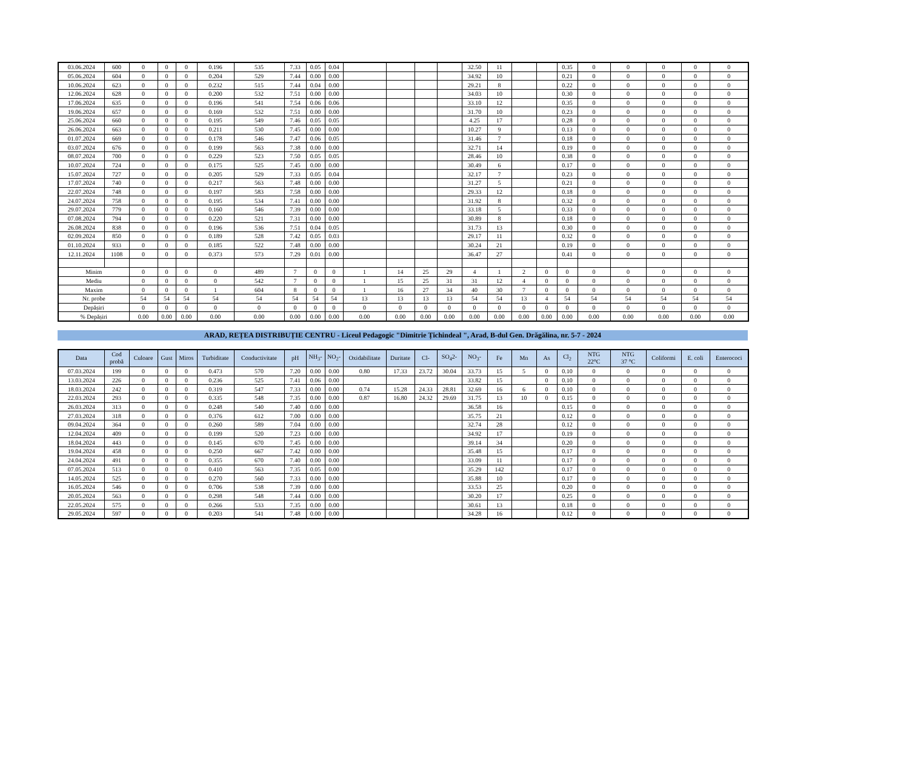| 03.06.2024 | 600 | 0 | 0 | 0 | 0.196 | 535 | 7.33 | 0.05 | 0.04 | | | | | 32.50 | 11 | | | 0.35 | 0 | 0 | 0 | 0 | 0 |
| 05.06.2024 | 604 | 0 | 0 | 0 | 0.204 | 529 | 7.44 | 0.00 | 0.00 | | | | | 34.92 | 10 | | | 0.21 | 0 | 0 | 0 | 0 | 0 |
| 10.06.2024 | 623 | 0 | 0 | 0 | 0.232 | 515 | 7.44 | 0.04 | 0.00 | | | | | 29.21 | 8 | | | 0.22 | 0 | 0 | 0 | 0 | 0 |
| 12.06.2024 | 628 | 0 | 0 | 0 | 0.200 | 532 | 7.51 | 0.00 | 0.00 | | | | | 34.03 | 10 | | | 0.30 | 0 | 0 | 0 | 0 | 0 |
| 17.06.2024 | 635 | 0 | 0 | 0 | 0.196 | 541 | 7.54 | 0.06 | 0.06 | | | | | 33.10 | 12 | | | 0.35 | 0 | 0 | 0 | 0 | 0 |
| 19.06.2024 | 657 | 0 | 0 | 0 | 0.169 | 532 | 7.51 | 0.00 | 0.00 | | | | | 31.70 | 10 | | | 0.23 | 0 | 0 | 0 | 0 | 0 |
| 25.06.2024 | 660 | 0 | 0 | 0 | 0.195 | 549 | 7.46 | 0.05 | 0.05 | | | | | 4.25 | 17 | | | 0.28 | 0 | 0 | 0 | 0 | 0 |
| 26.06.2024 | 663 | 0 | 0 | 0 | 0.211 | 530 | 7.45 | 0.00 | 0.00 | | | | | 10.27 | 9 | | | 0.13 | 0 | 0 | 0 | 0 | 0 |
| 01.07.2024 | 669 | 0 | 0 | 0 | 0.178 | 546 | 7.47 | 0.06 | 0.05 | | | | | 31.46 | 7 | | | 0.18 | 0 | 0 | 0 | 0 | 0 |
| 03.07.2024 | 676 | 0 | 0 | 0 | 0.199 | 563 | 7.38 | 0.00 | 0.00 | | | | | 32.71 | 14 | | | 0.19 | 0 | 0 | 0 | 0 | 0 |
| 08.07.2024 | 700 | 0 | 0 | 0 | 0.229 | 523 | 7.50 | 0.05 | 0.05 | | | | | 28.46 | 10 | | | 0.38 | 0 | 0 | 0 | 0 | 0 |
| 10.07.2024 | 724 | 0 | 0 | 0 | 0.175 | 525 | 7.45 | 0.00 | 0.00 | | | | | 30.49 | 6 | | | 0.17 | 0 | 0 | 0 | 0 | 0 |
| 15.07.2024 | 727 | 0 | 0 | 0 | 0.205 | 529 | 7.33 | 0.05 | 0.04 | | | | | 32.17 | 7 | | | 0.23 | 0 | 0 | 0 | 0 | 0 |
| 17.07.2024 | 740 | 0 | 0 | 0 | 0.217 | 563 | 7.48 | 0.00 | 0.00 | | | | | 31.27 | 5 | | | 0.21 | 0 | 0 | 0 | 0 | 0 |
| 22.07.2024 | 748 | 0 | 0 | 0 | 0.197 | 583 | 7.58 | 0.00 | 0.00 | | | | | 29.33 | 12 | | | 0.18 | 0 | 0 | 0 | 0 | 0 |
| 24.07.2024 | 758 | 0 | 0 | 0 | 0.195 | 534 | 7.41 | 0.00 | 0.00 | | | | | 31.92 | 8 | | | 0.32 | 0 | 0 | 0 | 0 | 0 |
| 29.07.2024 | 779 | 0 | 0 | 0 | 0.160 | 546 | 7.39 | 0.00 | 0.00 | | | | | 33.18 | 5 | | | 0.33 | 0 | 0 | 0 | 0 | 0 |
| 07.08.2024 | 794 | 0 | 0 | 0 | 0.220 | 521 | 7.31 | 0.00 | 0.00 | | | | | 30.89 | 8 | | | 0.18 | 0 | 0 | 0 | 0 | 0 |
| 26.08.2024 | 838 | 0 | 0 | 0 | 0.196 | 536 | 7.51 | 0.04 | 0.05 | | | | | 31.73 | 13 | | | 0.30 | 0 | 0 | 0 | 0 | 0 |
| 02.09.2024 | 850 | 0 | 0 | 0 | 0.189 | 528 | 7.42 | 0.05 | 0.03 | | | | | 29.17 | 11 | | | 0.32 | 0 | 0 | 0 | 0 | 0 |
| 01.10.2024 | 933 | 0 | 0 | 0 | 0.185 | 522 | 7.48 | 0.00 | 0.00 | | | | | 30.24 | 21 | | | 0.19 | 0 | 0 | 0 | 0 | 0 |
| 12.11.2024 | 1108 | 0 | 0 | 0 | 0.373 | 573 | 7.29 | 0.01 | 0.00 | | | | | 36.47 | 27 | | | 0.41 | 0 | 0 | 0 | 0 | 0 |
| Minim | | 0 | 0 | 0 | 0 | 489 | 7 | 0 | 0 | 1 | 14 | 25 | 29 | 4 | 1 | 2 | 0 | 0 | 0 | 0 | 0 | 0 | 0 |
| Mediu | | 0 | 0 | 0 | 0 | 542 | 7 | 0 | 0 | 1 | 15 | 25 | 31 | 31 | 12 | 4 | 0 | 0 | 0 | 0 | 0 | 0 | 0 |
| Maxim | | 0 | 0 | 0 | 1 | 604 | 8 | 0 | 0 | 1 | 16 | 27 | 34 | 40 | 30 | 7 | 0 | 0 | 0 | 0 | 0 | 0 | 0 |
| Nr. probe | | 54 | 54 | 54 | 54 | 54 | 54 | 54 | 54 | 13 | 13 | 13 | 13 | 54 | 54 | 13 | 4 | 54 | 54 | 54 | 54 | 54 | 54 |
| Depășiri | | 0 | 0 | 0 | 0 | 0 | 0 | 0 | 0 | 0 | 0 | 0 | 0 | 0 | 0 | 0 | 0 | 0 | 0 | 0 | 0 | 0 | 0 |
| % Depășiri | | 0.00 | 0.00 | 0.00 | 0.00 | 0.00 | 0.00 | 0.00 | 0.00 | 0.00 | 0.00 | 0.00 | 0.00 | 0.00 | 0.00 | 0.00 | 0.00 | 0.00 | 0.00 | 0.00 | 0.00 | 0.00 | 0.00 |
ARAD, REȚEA DISTRIBUȚIE CENTRU - Liceul Pedagogic "Dimitrie Țichindeal ", Arad, B-dul Gen. Drăgălina, nr. 5-7 - 2024
| Data | Cod probă | Culoare | Gust | Miros | Turbiditate | Conductivitate | pH | NH<sub>3</sub>- | NO<sub>2</sub>- | Oxidabilitate | Duritate | Cl- | SO<sub>4</sub>2- | NO<sub>3</sub>- | Fe | Mn | As | Cl<sub>2</sub> | NTG 22°C | NTG 37 °C | Coliformi | E. coli | Enterococi |
| --- | --- | --- | --- | --- | --- | --- | --- | --- | --- | --- | --- | --- | --- | --- | --- | --- | --- | --- | --- | --- | --- | --- | --- |
| 07.03.2024 | 199 | 0 | 0 | 0 | 0.473 | 570 | 7.20 | 0.00 | 0.00 | 0.80 | 17.33 | 23.72 | 30.04 | 33.73 | 15 | 5 | 0 | 0.10 | 0 | 0 | 0 | 0 | 0 |
| 13.03.2024 | 226 | 0 | 0 | 0 | 0.236 | 525 | 7.41 | 0.06 | 0.00 | | | | | 33.82 | 15 | | 0 | 0.10 | 0 | 0 | 0 | 0 | 0 |
| 18.03.2024 | 242 | 0 | 0 | 0 | 0.319 | 547 | 7.33 | 0.00 | 0.00 | 0.74 | 15.28 | 24.33 | 28.81 | 32.69 | 16 | 6 | 0 | 0.10 | 0 | 0 | 0 | 0 | 0 |
| 22.03.2024 | 293 | 0 | 0 | 0 | 0.335 | 548 | 7.35 | 0.00 | 0.00 | 0.87 | 16.80 | 24.32 | 29.69 | 31.75 | 13 | 10 | 0 | 0.15 | 0 | 0 | 0 | 0 | 0 |
| 26.03.2024 | 313 | 0 | 0 | 0 | 0.248 | 540 | 7.40 | 0.00 | 0.00 | | | | | 36.58 | 16 | | | 0.15 | 0 | 0 | 0 | 0 | 0 |
| 27.03.2024 | 318 | 0 | 0 | 0 | 0.376 | 612 | 7.00 | 0.00 | 0.00 | | | | | 35.75 | 21 | | | 0.12 | 0 | 0 | 0 | 0 | 0 |
| 09.04.2024 | 364 | 0 | 0 | 0 | 0.260 | 589 | 7.04 | 0.00 | 0.00 | | | | | 32.74 | 28 | | | 0.12 | 0 | 0 | 0 | 0 | 0 |
| 12.04.2024 | 409 | 0 | 0 | 0 | 0.199 | 520 | 7.23 | 0.00 | 0.00 | | | | | 34.92 | 17 | | | 0.19 | 0 | 0 | 0 | 0 | 0 |
| 18.04.2024 | 443 | 0 | 0 | 0 | 0.145 | 670 | 7.45 | 0.00 | 0.00 | | | | | 39.14 | 34 | | | 0.20 | 0 | 0 | 0 | 0 | 0 |
| 19.04.2024 | 458 | 0 | 0 | 0 | 0.250 | 667 | 7.42 | 0.00 | 0.00 | | | | | 35.48 | 15 | | | 0.17 | 0 | 0 | 0 | 0 | 0 |
| 24.04.2024 | 491 | 0 | 0 | 0 | 0.355 | 670 | 7.40 | 0.00 | 0.00 | | | | | 33.09 | 11 | | | 0.17 | 0 | 0 | 0 | 0 | 0 |
| 07.05.2024 | 513 | 0 | 0 | 0 | 0.410 | 563 | 7.35 | 0.05 | 0.00 | | | | | 35.29 | 142 | | | 0.17 | 0 | 0 | 0 | 0 | 0 |
| 14.05.2024 | 525 | 0 | 0 | 0 | 0.270 | 560 | 7.33 | 0.00 | 0.00 | | | | | 35.88 | 10 | | | 0.17 | 0 | 0 | 0 | 0 | 0 |
| 16.05.2024 | 546 | 0 | 0 | 0 | 0.706 | 538 | 7.39 | 0.00 | 0.00 | | | | | 33.53 | 25 | | | 0.20 | 0 | 0 | 0 | 0 | 0 |
| 20.05.2024 | 563 | 0 | 0 | 0 | 0.298 | 548 | 7.44 | 0.00 | 0.00 | | | | | 30.20 | 17 | | | 0.25 | 0 | 0 | 0 | 0 | 0 |
| 22.05.2024 | 575 | 0 | 0 | 0 | 0.266 | 533 | 7.35 | 0.00 | 0.00 | | | | | 30.61 | 13 | | | 0.18 | 0 | 0 | 0 | 0 | 0 |
| 29.05.2024 | 597 | 0 | 0 | 0 | 0.203 | 541 | 7.48 | 0.00 | 0.00 | | | | | 34.28 | 16 | | | 0.12 | 0 | 0 | 0 | 0 | 0 |